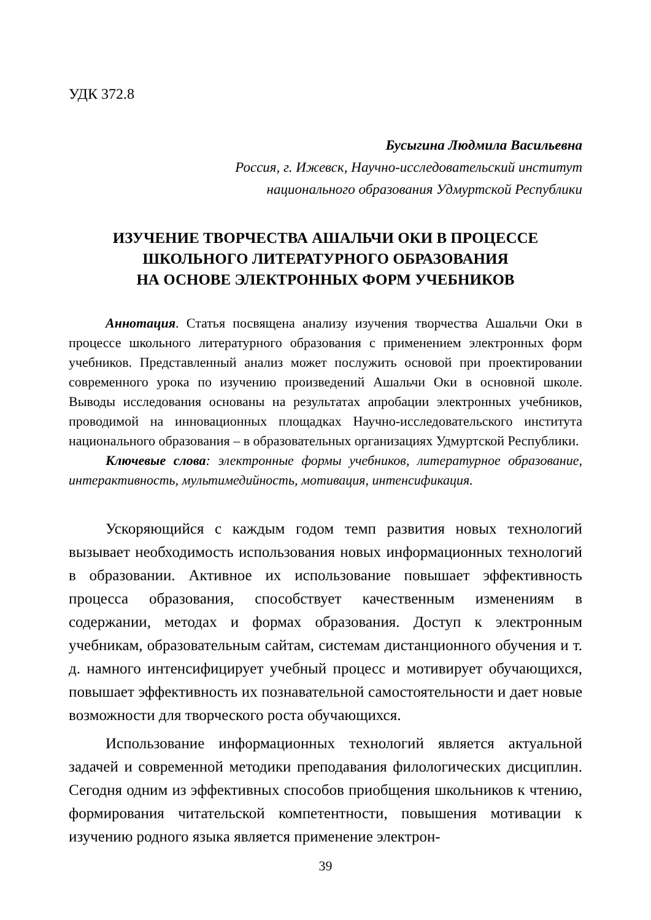УДК 372.8
Бусыгина Людмила Васильевна
Россия, г. Ижевск, Научно-исследовательский институт
национального образования Удмуртской Республики
ИЗУЧЕНИЕ ТВОРЧЕСТВА АШАЛЬЧИ ОКИ В ПРОЦЕССЕ
ШКОЛЬНОГО ЛИТЕРАТУРНОГО ОБРАЗОВАНИЯ
НА ОСНОВЕ ЭЛЕКТРОННЫХ ФОРМ УЧЕБНИКОВ
Аннотация. Статья посвящена анализу изучения творчества Ашальчи Оки в процессе школьного литературного образования с применением электронных форм учебников. Представленный анализ может послужить основой при проектировании современного урока по изучению произведений Ашальчи Оки в основной школе. Выводы исследования основаны на результатах апробации электронных учебников, проводимой на инновационных площадках Научно-исследовательского института национального образования – в образовательных организациях Удмуртской Республики.
Ключевые слова: электронные формы учебников, литературное образование, интерактивность, мультимедийность, мотивация, интенсификация.
Ускоряющийся с каждым годом темп развития новых технологий вызывает необходимость использования новых информационных технологий в образовании. Активное их использование повышает эффективность процесса образования, способствует качественным изменениям в содержании, методах и формах образования. Доступ к электронным учебникам, образовательным сайтам, системам дистанционного обучения и т. д. намного интенсифицирует учебный процесс и мотивирует обучающихся, повышает эффективность их познавательной самостоятельности и дает новые возможности для творческого роста обучающихся.
Использование информационных технологий является актуальной задачей и современной методики преподавания филологических дисциплин. Сегодня одним из эффективных способов приобщения школьников к чтению, формирования читательской компетентности, повышения мотивации к изучению родного языка является применение электрон-
39